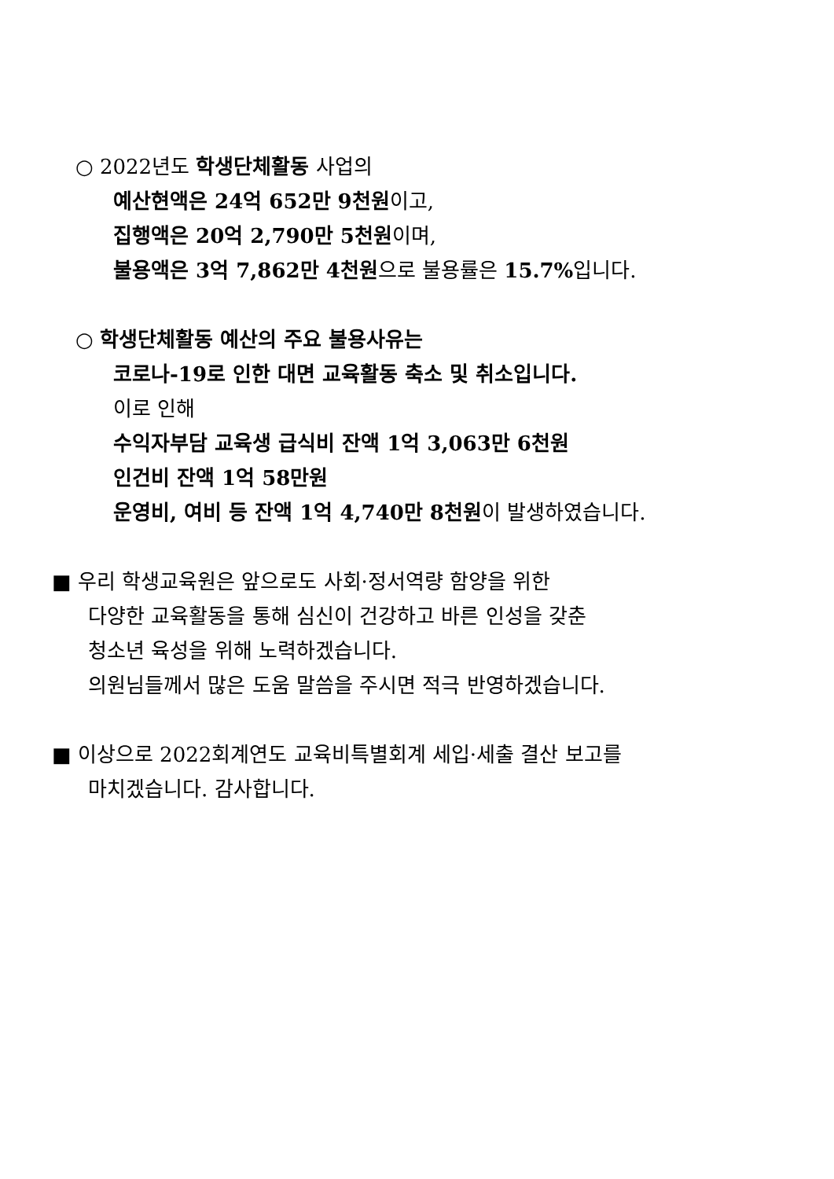○ 2022년도 학생단체활동 사업의
예산현액은 24억 652만 9천원이고,
집행액은 20억 2,790만 5천원이며,
불용액은 3억 7,862만 4천원으로 불용률은 15.7% 입니다.
○ 학생단체활동 예산의 주요 불용사유는
코로나-19로 인한 대면 교육활동 축소 및 취소입니다.
이로 인해
수익자부담 교육생 급식비 잔액 1억 3,063만 6천원
인건비 잔액 1억 58만원
운영비, 여비 등 잔액 1억 4,740만 8천원이 발생하였습니다.
■ 우리 학생교육원은 앞으로도 사회·정서역량 함양을 위한
다양한 교육활동을 통해 심신이 건강하고 바른 인성을 갖춘
청소년 육성을 위해 노력하겠습니다.
의원님들께서 많은 도움 말씀을 주시면 적극 반영하겠습니다.
■ 이상으로 2022회계연도 교육비특별회계 세입·세출 결산 보고를
마치겠습니다. 감사합니다.